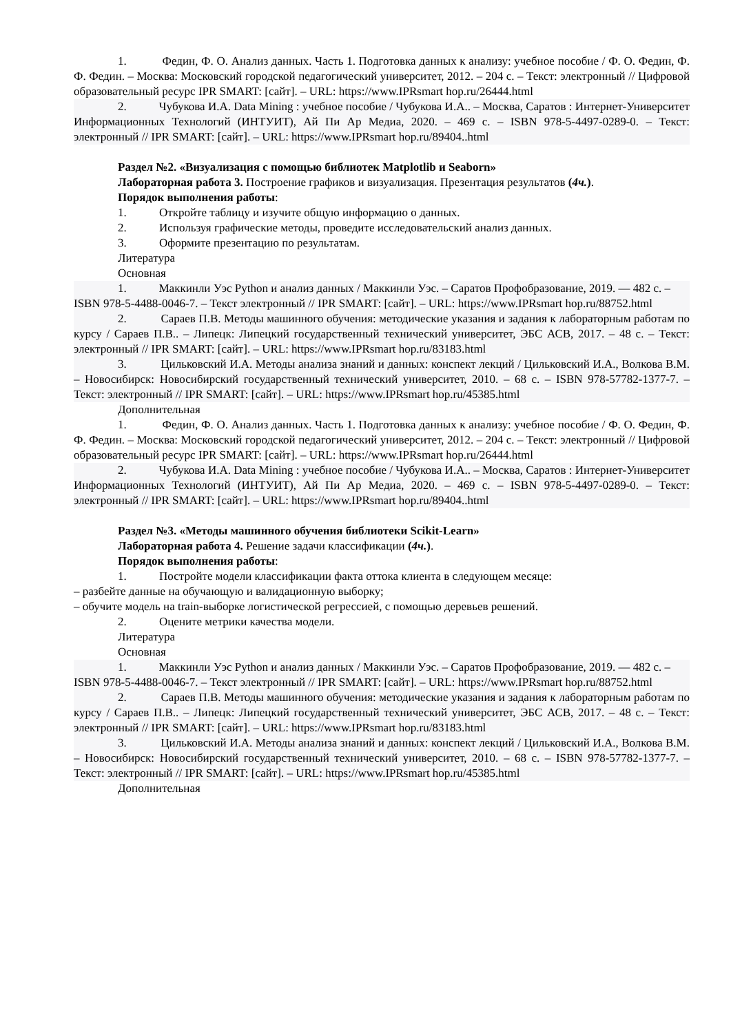1. Федин, Ф. О. Анализ данных. Часть 1. Подготовка данных к анализу: учебное пособие / Ф. О. Федин, Ф. Ф. Федин. – Москва: Московский городской педагогический университет, 2012. – 204 с. – Текст: электронный // Цифровой образовательный ресурс IPR SMART: [сайт]. – URL: https://www.IPRsmart hop.ru/26444.html
2. Чубукова И.А. Data Mining : учебное пособие / Чубукова И.А.. – Москва, Саратов : Интернет-Университет Информационных Технологий (ИНТУИТ), Ай Пи Ар Медиа, 2020. – 469 с. – ISBN 978-5-4497-0289-0. – Текст: электронный // IPR SMART: [сайт]. – URL: https://www.IPRsmart hop.ru/89404..html
Раздел №2. «Визуализация с помощью библиотек Matplotlib и Seaborn»
Лабораторная работа 3. Построение графиков и визуализация. Презентация результатов (4ч.).
Порядок выполнения работы:
1. Откройте таблицу и изучите общую информацию о данных.
2. Используя графические методы, проведите исследовательский анализ данных.
3. Оформите презентацию по результатам.
Литература
Основная
1. Маккинли Уэс Python и анализ данных / Маккинли Уэс. – Саратов Профобразование, 2019. — 482 с. – ISBN 978-5-4488-0046-7. – Текст электронный // IPR SMART: [сайт]. – URL: https://www.IPRsmart hop.ru/88752.html
2. Сараев П.В. Методы машинного обучения: методические указания и задания к лабораторным работам по курсу / Сараев П.В.. – Липецк: Липецкий государственный технический университет, ЭБС АСВ, 2017. – 48 с. – Текст: электронный // IPR SMART: [сайт]. – URL: https://www.IPRsmart hop.ru/83183.html
3. Цильковский И.А. Методы анализа знаний и данных: конспект лекций / Цильковский И.А., Волкова В.М. – Новосибирск: Новосибирский государственный технический университет, 2010. – 68 с. – ISBN 978-57782-1377-7. – Текст: электронный // IPR SMART: [сайт]. – URL: https://www.IPRsmart hop.ru/45385.html
Дополнительная
1. Федин, Ф. О. Анализ данных. Часть 1. Подготовка данных к анализу: учебное пособие / Ф. О. Федин, Ф. Ф. Федин. – Москва: Московский городской педагогический университет, 2012. – 204 с. – Текст: электронный // Цифровой образовательный ресурс IPR SMART: [сайт]. – URL: https://www.IPRsmart hop.ru/26444.html
2. Чубукова И.А. Data Mining : учебное пособие / Чубукова И.А.. – Москва, Саратов : Интернет-Университет Информационных Технологий (ИНТУИТ), Ай Пи Ар Медиа, 2020. – 469 с. – ISBN 978-5-4497-0289-0. – Текст: электронный // IPR SMART: [сайт]. – URL: https://www.IPRsmart hop.ru/89404..html
Раздел №3. «Методы машинного обучения библиотеки Scikit-Learn»
Лабораторная работа 4. Решение задачи классификации (4ч.).
Порядок выполнения работы:
1. Постройте модели классификации факта оттока клиента в следующем месяце:
– разбейте данные на обучающую и валидационную выборку;
– обучите модель на train-выборке логистической регрессией, с помощью деревьев решений.
2. Оцените метрики качества модели.
Литература
Основная
1. Маккинли Уэс Python и анализ данных / Маккинли Уэс. – Саратов Профобразование, 2019. — 482 с. – ISBN 978-5-4488-0046-7. – Текст электронный // IPR SMART: [сайт]. – URL: https://www.IPRsmart hop.ru/88752.html
2. Сараев П.В. Методы машинного обучения: методические указания и задания к лабораторным работам по курсу / Сараев П.В.. – Липецк: Липецкий государственный технический университет, ЭБС АСВ, 2017. – 48 с. – Текст: электронный // IPR SMART: [сайт]. – URL: https://www.IPRsmart hop.ru/83183.html
3. Цильковский И.А. Методы анализа знаний и данных: конспект лекций / Цильковский И.А., Волкова В.М. – Новосибирск: Новосибирский государственный технический университет, 2010. – 68 с. – ISBN 978-57782-1377-7. – Текст: электронный // IPR SMART: [сайт]. – URL: https://www.IPRsmart hop.ru/45385.html
Дополнительная